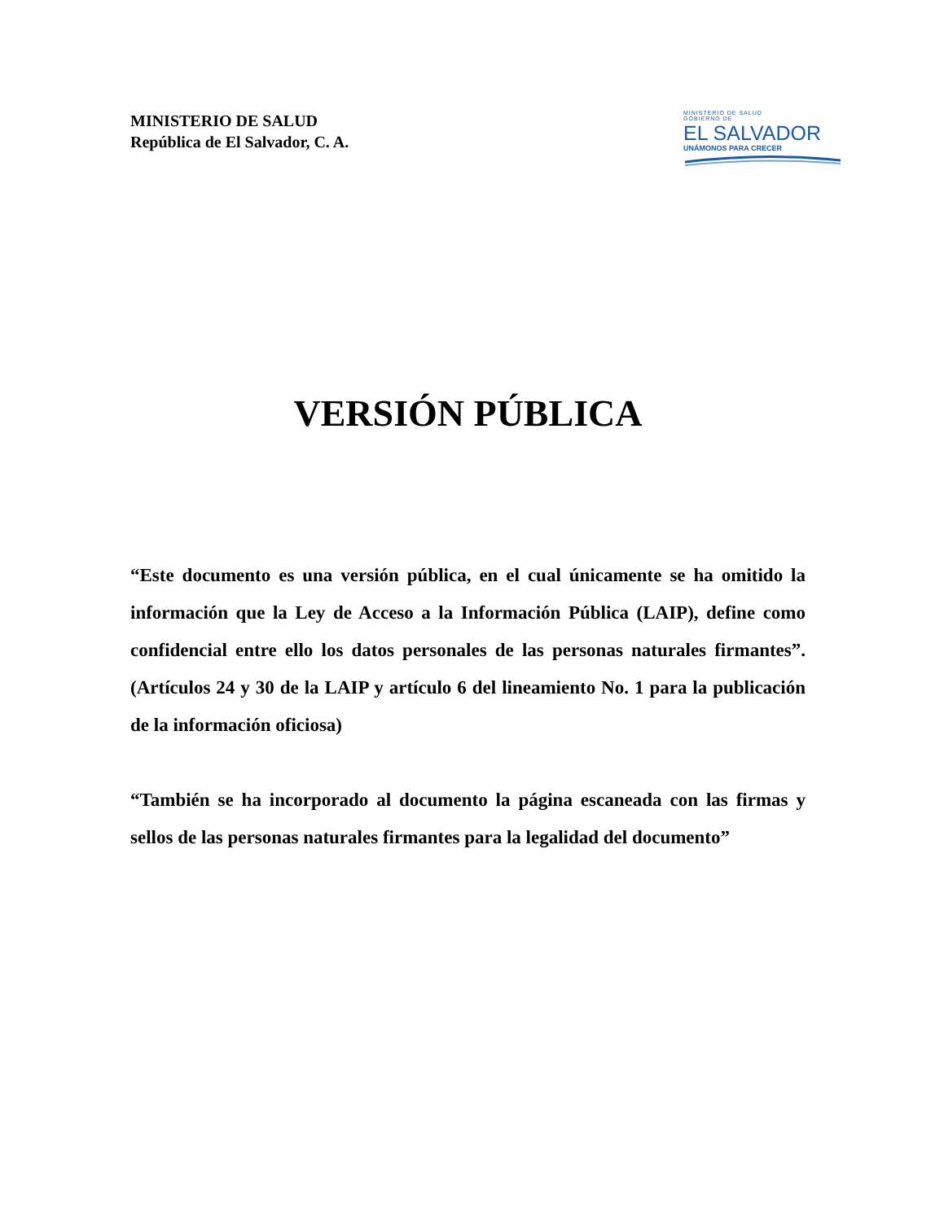MINISTERIO DE SALUD
República de El Salvador, C. A.
MINISTERIO DE SALUD
GOBIERNO DE
EL SALVADOR
UNÁMONOS PARA CRECER
VERSIÓN PÚBLICA
“Este documento es una versión pública, en el cual únicamente se ha omitido la información que la Ley de Acceso a la Información Pública (LAIP), define como confidencial entre ello los datos personales de las personas naturales firmantes”. (Artículos 24 y 30 de la LAIP y artículo 6 del lineamiento No. 1 para la publicación de la información oficiosa)
“También se ha incorporado al documento la página escaneada con las firmas y sellos de las personas naturales firmantes para la legalidad del documento”